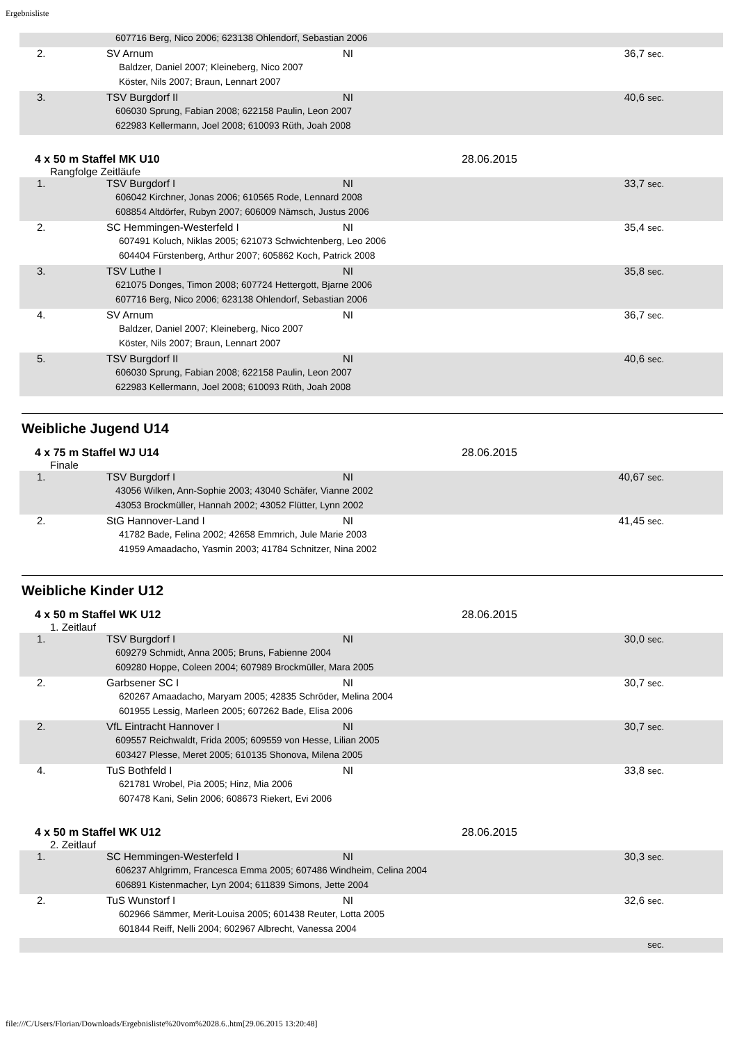Ergebnisliste
| 607716 Berg, Nico 2006; 623138 Ohlendorf, Sebastian 2006 | | | |
| 2. | SV Arnum | NI | 36,7 sec. |
| Baldzer, Daniel 2007; Kleineberg, Nico 2007 | | | |
| Köster, Nils 2007; Braun, Lennart 2007 | | | |
| 3. | TSV Burgdorf II | NI | 40,6 sec. |
| 606030 Sprung, Fabian 2008; 622158 Paulin, Leon 2007 | | | |
| 622983 Kellermann, Joel 2008; 610093 Rüth, Joah 2008 | | | |
4 x 50 m Staffel MK U10 28.06.2015
Rangfolge Zeitläufe
| 1. | TSV Burgdorf I | NI | 33,7 sec. |
| 606042 Kirchner, Jonas 2006; 610565 Rode, Lennard 2008 | | | |
| 608854 Altdörfer, Rubyn 2007; 606009 Nämsch, Justus 2006 | | | |
| 2. | SC Hemmingen-Westerfeld I | NI | 35,4 sec. |
| 607491 Koluch, Niklas 2005; 621073 Schwichtenberg, Leo 2006 | | | |
| 604404 Fürstenberg, Arthur 2007; 605862 Koch, Patrick 2008 | | | |
| 3. | TSV Luthe I | NI | 35,8 sec. |
| 621075 Donges, Timon 2008; 607724 Hettergott, Bjarne 2006 | | | |
| 607716 Berg, Nico 2006; 623138 Ohlendorf, Sebastian 2006 | | | |
| 4. | SV Arnum | NI | 36,7 sec. |
| Baldzer, Daniel 2007; Kleineberg, Nico 2007 | | | |
| Köster, Nils 2007; Braun, Lennart 2007 | | | |
| 5. | TSV Burgdorf II | NI | 40,6 sec. |
| 606030 Sprung, Fabian 2008; 622158 Paulin, Leon 2007 | | | |
| 622983 Kellermann, Joel 2008; 610093 Rüth, Joah 2008 | | | |
Weibliche Jugend U14
4 x 75 m Staffel WJ U14 28.06.2015
Finale
| 1. | TSV Burgdorf I | NI | 40,67 sec. |
| 43056 Wilken, Ann-Sophie 2003; 43040 Schäfer, Vianne 2002 | | | |
| 43053 Brockmüller, Hannah 2002; 43052 Flütter, Lynn 2002 | | | |
| 2. | StG Hannover-Land I | NI | 41,45 sec. |
| 41782 Bade, Felina 2002; 42658 Emmrich, Jule Marie 2003 | | | |
| 41959 Amaadacho, Yasmin 2003; 41784 Schnitzer, Nina 2002 | | | |
Weibliche Kinder U12
4 x 50 m Staffel WK U12 28.06.2015
1. Zeitlauf
| 1. | TSV Burgdorf I | NI | 30,0 sec. |
| 609279 Schmidt, Anna 2005; Bruns, Fabienne 2004 | | | |
| 609280 Hoppe, Coleen 2004; 607989 Brockmüller, Mara 2005 | | | |
| 2. | Garbsener SC I | NI | 30,7 sec. |
| 620267 Amaadacho, Maryam 2005; 42835 Schröder, Melina 2004 | | | |
| 601955 Lessig, Marleen 2005; 607262 Bade, Elisa 2006 | | | |
| 2. | VfL Eintracht Hannover I | NI | 30,7 sec. |
| 609557 Reichwaldt, Frida 2005; 609559 von Hesse, Lilian 2005 | | | |
| 603427 Plesse, Meret 2005; 610135 Shonova, Milena 2005 | | | |
| 4. | TuS Bothfeld I | NI | 33,8 sec. |
| 621781 Wrobel, Pia 2005; Hinz, Mia 2006 | | | |
| 607478 Kani, Selin 2006; 608673 Riekert, Evi 2006 | | | |
4 x 50 m Staffel WK U12 28.06.2015
2. Zeitlauf
| 1. | SC Hemmingen-Westerfeld I | NI | 30,3 sec. |
| 606237 Ahlgrimm, Francesca Emma 2005; 607486 Windheim, Celina 2004 | | | |
| 606891 Kistenmacher, Lyn 2004; 611839 Simons, Jette 2004 | | | |
| 2. | TuS Wunstorf I | NI | 32,6 sec. |
| 602966 Sämmer, Merit-Louisa 2005; 601438 Reuter, Lotta 2005 | | | |
| 601844 Reiff, Nelli 2004; 602967 Albrecht, Vanessa 2004 | | | |
| | | | sec. |
file:///C/Users/Florian/Downloads/Ergebnisliste%20vom%2028.6..htm[29.06.2015 13:20:48]